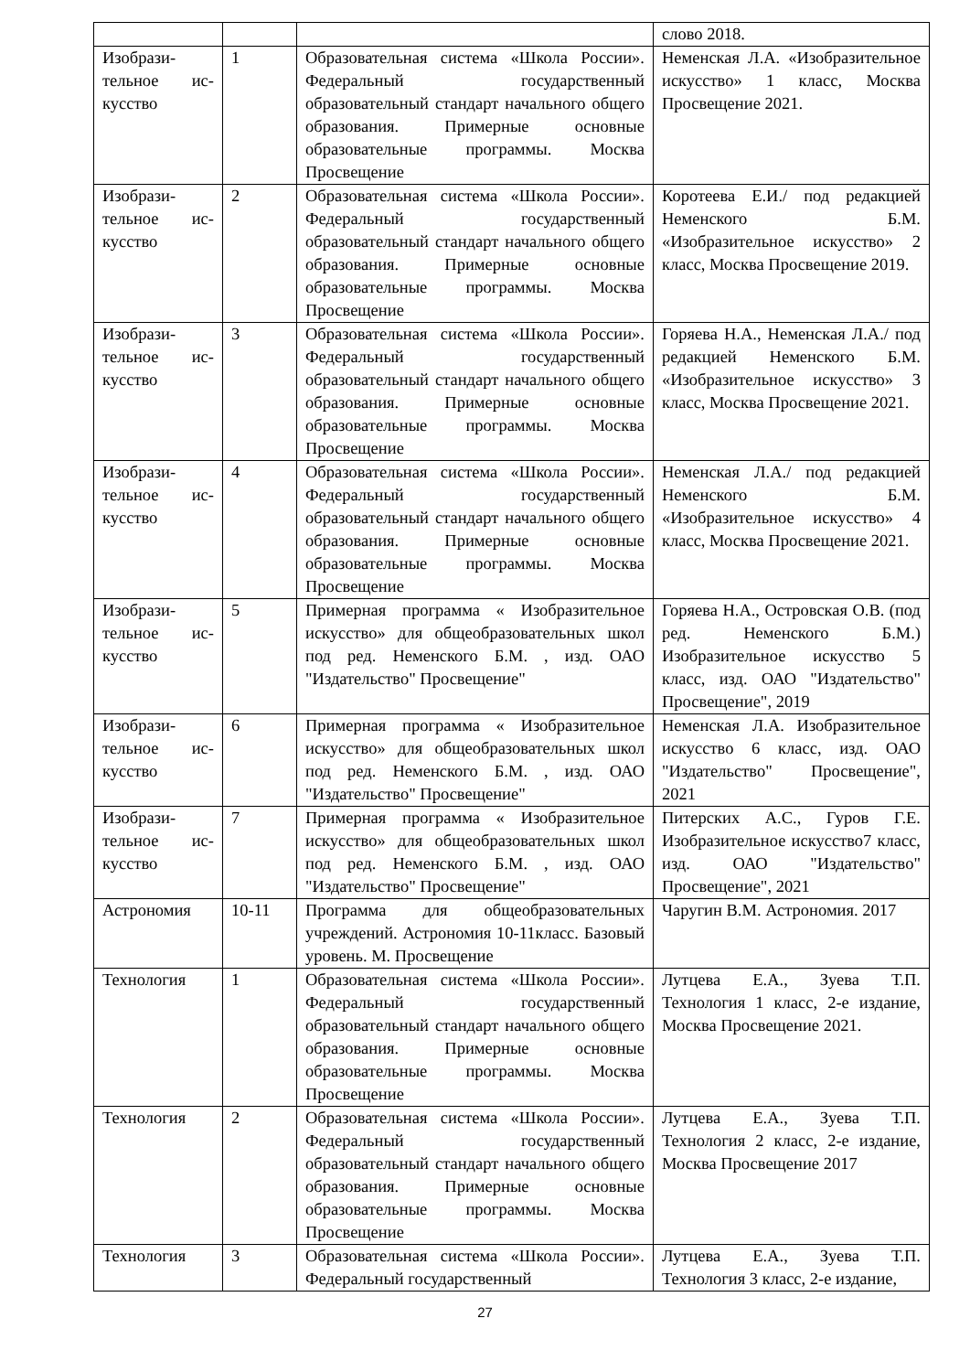| | | | слово 2018. |
| Изобрази-тельное ис-кусство | 1 | Образовательная система «Школа России». Федеральный государственный образовательный стандарт начального общего образования. Примерные основные образовательные программы. Москва Просвещение | Неменская Л.А. «Изобразительное искусство» 1 класс, Москва Просвещение 2021. |
| Изобрази-тельное ис-кусство | 2 | Образовательная система «Школа России». Федеральный государственный образовательный стандарт начального общего образования. Примерные основные образовательные программы. Москва Просвещение | Коротеева Е.И./ под редакцией Неменского Б.М. «Изобразительное искусство» 2 класс, Москва Просвещение 2019. |
| Изобрази-тельное ис-кусство | 3 | Образовательная система «Школа России». Федеральный государственный образовательный стандарт начального общего образования. Примерные основные образовательные программы. Москва Просвещение | Горяева Н.А., Неменская Л.А./ под редакцией Неменского Б.М. «Изобразительное искусство» 3 класс, Москва Просвещение 2021. |
| Изобрази-тельное ис-кусство | 4 | Образовательная система «Школа России». Федеральный государственный образовательный стандарт начального общего образования. Примерные основные образовательные программы. Москва Просвещение | Неменская Л.А./ под редакцией Неменского Б.М. «Изобразительное искусство» 4 класс, Москва Просвещение 2021. |
| Изобрази-тельное ис-кусство | 5 | Примерная программа « Изобразительное искусство» для общеобразовательных школ под ред. Неменского Б.М. , изд. ОАО "Издательство" Просвещение" | Горяева Н.А., Островская О.В. (под ред. Неменского Б.М.) Изобразительное искусство 5 класс, изд. ОАО "Издательство" Просвещение", 2019 |
| Изобрази-тельное ис-кусство | 6 | Примерная программа « Изобразительное искусство» для общеобразовательных школ под ред. Неменского Б.М. , изд. ОАО "Издательство" Просвещение" | Неменская Л.А. Изобразительное искусство 6 класс, изд. ОАО "Издательство" Просвещение", 2021 |
| Изобрази-тельное ис-кусство | 7 | Примерная программа « Изобразительное искусство» для общеобразовательных школ под ред. Неменского Б.М. , изд. ОАО "Издательство" Просвещение" | Питерских А.С., Гуров Г.Е. Изобразительное искусство7 класс, изд. ОАО "Издательство" Просвещение", 2021 |
| Астрономия | 10-11 | Программа для общеобразовательных учреждений. Астрономия 10-11класс. Базовый уровень. М. Просвещение | Чаругин В.М. Астрономия. 2017 |
| Технология | 1 | Образовательная система «Школа России». Федеральный государственный образовательный стандарт начального общего образования. Примерные основные образовательные программы. Москва Просвещение | Лутцева Е.А., Зуева Т.П. Технология 1 класс, 2-е издание, Москва Просвещение 2021. |
| Технология | 2 | Образовательная система «Школа России». Федеральный государственный образовательный стандарт начального общего образования. Примерные основные образовательные программы. Москва Просвещение | Лутцева Е.А., Зуева Т.П. Технология 2 класс, 2-е издание, Москва Просвещение 2017 |
| Технология | 3 | Образовательная система «Школа России». Федеральный государственный | Лутцева Е.А., Зуева Т.П. Технология 3 класс, 2-е издание, |
27